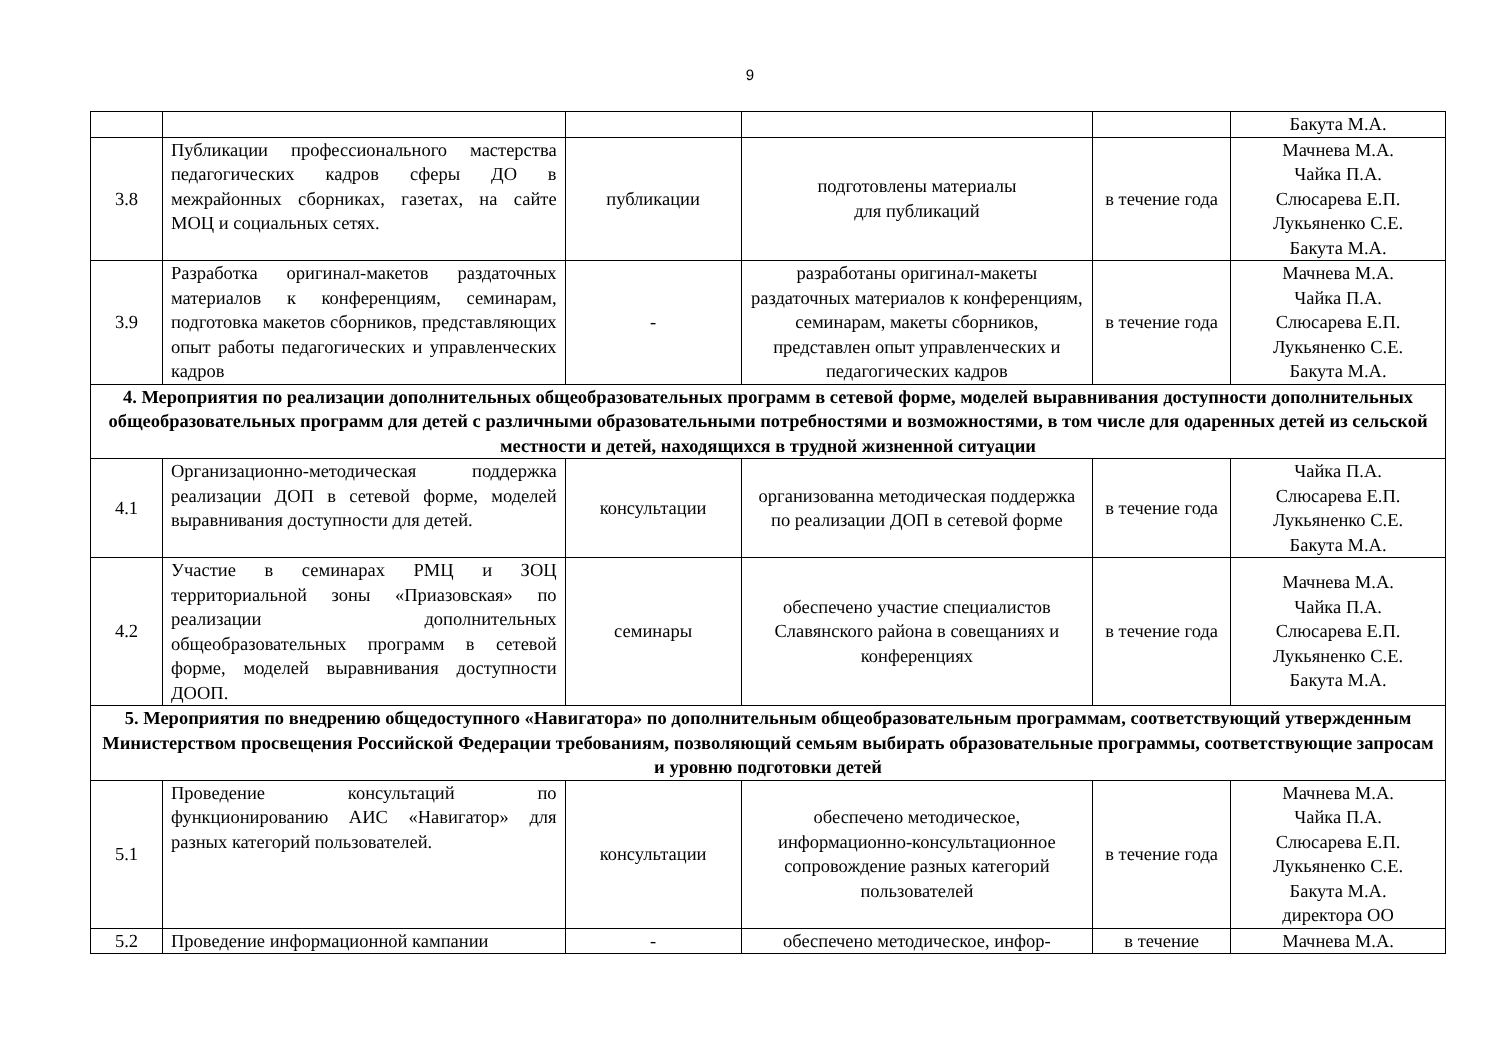9
| | | | | | Бакута М.А. |
| 3.8 | Публикации профессионального мастерства педагогических кадров сферы ДО в межрайонных сборниках, газетах, на сайте МОЦ и социальных сетях. | публикации | подготовлены материалы для публикаций | в течение года | Мачнева М.А. Чайка П.А. Слюсарева Е.П. Лукьяненко С.Е. Бакута М.А. |
| 3.9 | Разработка оригинал-макетов раздаточных материалов к конференциям, семинарам, подготовка макетов сборников, представляющих опыт работы педагогических и управленческих кадров | - | разработаны оригинал-макеты раздаточных материалов к конференциям, семинарам, макеты сборников, представлен опыт управленческих и педагогических кадров | в течение года | Мачнева М.А. Чайка П.А. Слюсарева Е.П. Лукьяненко С.Е. Бакута М.А. |
| 4. Мероприятия по реализации дополнительных общеобразовательных программ в сетевой форме, моделей выравнивания доступности дополнительных общеобразовательных программ для детей с различными образовательными потребностями и возможностями, в том числе для одаренных детей из сельской местности и детей, находящихся в трудной жизненной ситуации | | | | | |
| 4.1 | Организационно-методическая поддержка реализации ДОП в сетевой форме, моделей выравнивания доступности для детей. | консультации | организованна методическая поддержка по реализации ДОП в сетевой форме | в течение года | Чайка П.А. Слюсарева Е.П. Лукьяненко С.Е. Бакута М.А. |
| 4.2 | Участие в семинарах РМЦ и ЗОЦ территориальной зоны «Приазовская» по реализации дополнительных общеобразовательных программ в сетевой форме, моделей выравнивания доступности ДООП. | семинары | обеспечено участие специалистов Славянского района в совещаниях и конференциях | в течение года | Мачнева М.А. Чайка П.А. Слюсарева Е.П. Лукьяненко С.Е. Бакута М.А. |
| 5. Мероприятия по внедрению общедоступного «Навигатора» по дополнительным общеобразовательным программам, соответствующий утвержденным Министерством просвещения Российской Федерации требованиям, позволяющий семьям выбирать образовательные программы, соответствующие запросам и уровню подготовки детей | | | | | |
| 5.1 | Проведение консультаций по функционированию АИС «Навигатор» для разных категорий пользователей. | консультации | обеспечено методическое, информационно-консультационное сопровождение разных категорий пользователей | в течение года | Мачнева М.А. Чайка П.А. Слюсарева Е.П. Лукьяненко С.Е. Бакута М.А. директора ОО |
| 5.2 | Проведение информационной кампании | - | обеспечено методическое, инфор- | в течение | Мачнева М.А. |